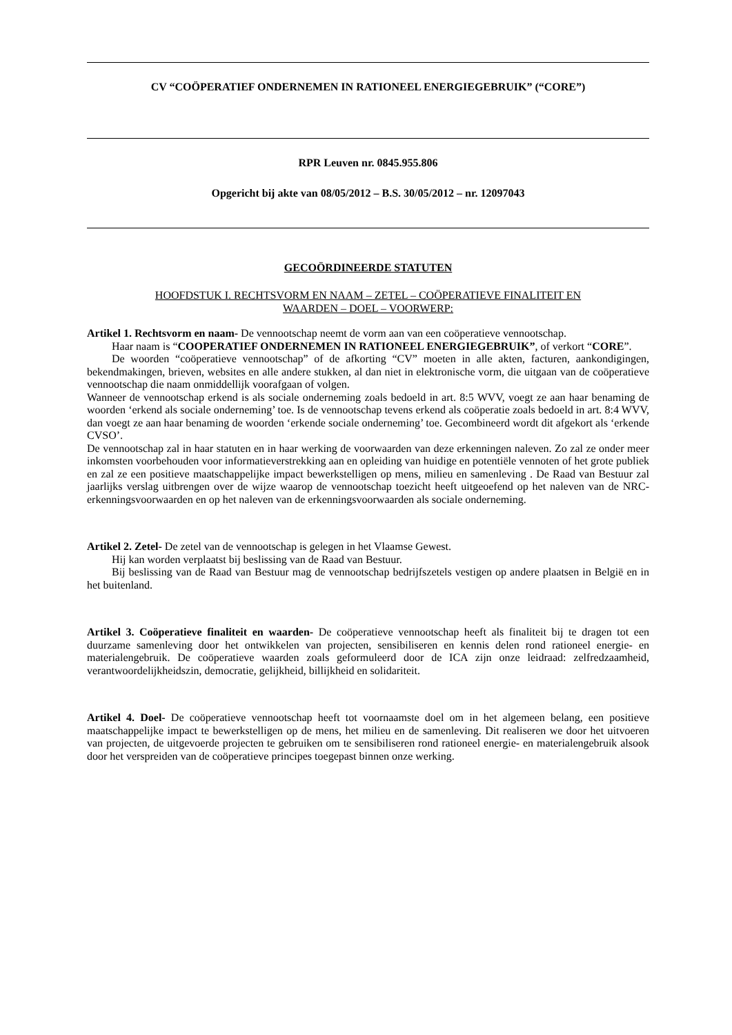CV “COÖPERATIEF ONDERNEMEN IN RATIONEEL ENERGIEGEBRUIK” (“CORE”)
RPR Leuven nr. 0845.955.806
Opgericht bij akte van 08/05/2012 – B.S. 30/05/2012 – nr. 12097043
GECOÖRDINEERDE STATUTEN
HOOFDSTUK I. RECHTSVORM EN NAAM – ZETEL – COÖPERATIEVE FINALITEIT EN
WAARDEN – DOEL – VOORWERP:
Artikel 1. Rechtsvorm en naam- De vennootschap neemt de vorm aan van een coöperatieve vennootschap.
Haar naam is “COOPERATIEF ONDERNEMEN IN RATIONEEL ENERGIEGEBRUIK”, of verkort “CORE”.
De woorden “coöperatieve vennootschap” of de afkorting “CV” moeten in alle akten, facturen, aankondigingen, bekendmakingen, brieven, websites en alle andere stukken, al dan niet in elektronische vorm, die uitgaan van de coöperatieve vennootschap die naam onmiddellijk voorafgaan of volgen.
Wanneer de vennootschap erkend is als sociale onderneming zoals bedoeld in art. 8:5 WVV, voegt ze aan haar benaming de woorden ‘erkend als sociale onderneming’ toe. Is de vennootschap tevens erkend als coöperatie zoals bedoeld in art. 8:4 WVV, dan voegt ze aan haar benaming de woorden ‘erkende sociale onderneming’ toe. Gecombineerd wordt dit afgekort als ‘erkende CVSO’.
De vennootschap zal in haar statuten en in haar werking de voorwaarden van deze erkenningen naleven. Zo zal ze onder meer inkomsten voorbehouden voor informatieverstrekking aan en opleiding van huidige en potentiële vennoten of het grote publiek en zal ze een positieve maatschappelijke impact bewerkstelligen op mens, milieu en samenleving . De Raad van Bestuur zal jaarlijks verslag uitbrengen over de wijze waarop de vennootschap toezicht heeft uitgeoefend op het naleven van de NRC-erkenningsvoorwaarden en op het naleven van de erkenningsvoorwaarden als sociale onderneming.
Artikel 2. Zetel- De zetel van de vennootschap is gelegen in het Vlaamse Gewest.
Hij kan worden verplaatst bij beslissing van de Raad van Bestuur.
Bij beslissing van de Raad van Bestuur mag de vennootschap bedrijfszetels vestigen op andere plaatsen in België en in het buitenland.
Artikel 3. Coöperatieve finaliteit en waarden- De coöperatieve vennootschap heeft als finaliteit bij te dragen tot een duurzame samenleving door het ontwikkelen van projecten, sensibiliseren en kennis delen rond rationeel energie- en materialengebruik. De coöperatieve waarden zoals geformuleerd door de ICA zijn onze leidraad: zelfredzaamheid, verantwoordelijkheidszin, democratie, gelijkheid, billijkheid en solidariteit.
Artikel 4. Doel- De coöperatieve vennootschap heeft tot voornaamste doel om in het algemeen belang, een positieve maatschappelijke impact te bewerkstelligen op de mens, het milieu en de samenleving. Dit realiseren we door het uitvoeren van projecten, de uitgevoerde projecten te gebruiken om te sensibiliseren rond rationeel energie- en materialengebruik alsook door het verspreiden van de coöperatieve principes toegepast binnen onze werking.